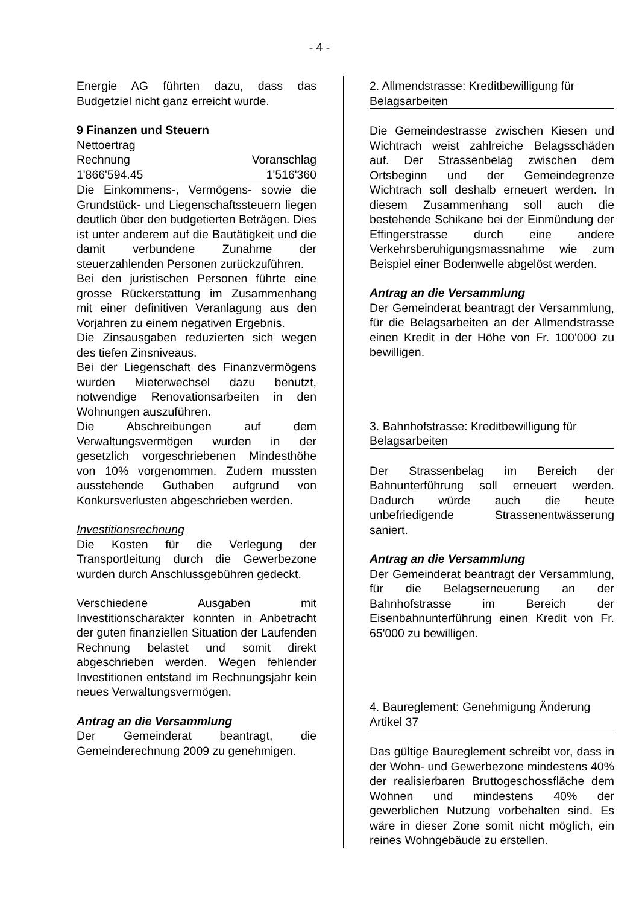- 4 -
Energie AG führten dazu, dass das Budgetziel nicht ganz erreicht wurde.
9 Finanzen und Steuern
| Nettoertrag | |
| Rechnung | Voranschlag |
| 1'866'594.45 | 1'516'360 |
Die Einkommens-, Vermögens- sowie die Grundstück- und Liegenschaftssteuern liegen deutlich über den budgetierten Beträgen. Dies ist unter anderem auf die Bautätigkeit und die damit verbundene Zunahme der steuerzahlenden Personen zurückzuführen.
Bei den juristischen Personen führte eine grosse Rückerstattung im Zusammenhang mit einer definitiven Veranlagung aus den Vorjahren zu einem negativen Ergebnis.
Die Zinsausgaben reduzierten sich wegen des tiefen Zinsniveaus.
Bei der Liegenschaft des Finanzvermögens wurden Mieterwechsel dazu benutzt, notwendige Renovationsarbeiten in den Wohnungen auszuführen.
Die Abschreibungen auf dem Verwaltungsvermögen wurden in der gesetzlich vorgeschriebenen Mindesthöhe von 10% vorgenommen. Zudem mussten ausstehende Guthaben aufgrund von Konkursverlusten abgeschrieben werden.
Investitionsrechnung
Die Kosten für die Verlegung der Transportleitung durch die Gewerbezone wurden durch Anschlussgebühren gedeckt.
Verschiedene Ausgaben mit Investitionscharakter konnten in Anbetracht der guten finanziellen Situation der Laufenden Rechnung belastet und somit direkt abgeschrieben werden. Wegen fehlender Investitionen entstand im Rechnungsjahr kein neues Verwaltungsvermögen.
Antrag an die Versammlung
Der Gemeinderat beantragt, die Gemeinderechnung 2009 zu genehmigen.
2. Allmendstrasse: Kreditbewilligung für Belagsarbeiten
Die Gemeindestrasse zwischen Kiesen und Wichtrach weist zahlreiche Belagsschäden auf. Der Strassenbelag zwischen dem Ortsbeginn und der Gemeindegrenze Wichtrach soll deshalb erneuert werden. In diesem Zusammenhang soll auch die bestehende Schikane bei der Einmündung der Effingerstrasse durch eine andere Verkehrsberuhigungsmassnahme wie zum Beispiel einer Bodenwelle abgelöst werden.
Antrag an die Versammlung
Der Gemeinderat beantragt der Versammlung, für die Belagsarbeiten an der Allmendstrasse einen Kredit in der Höhe von Fr. 100'000 zu bewilligen.
3. Bahnhofstrasse: Kreditbewilligung für Belagsarbeiten
Der Strassenbelag im Bereich der Bahnunterführung soll erneuert werden. Dadurch würde auch die heute unbefriedigende Strassenentwässerung saniert.
Antrag an die Versammlung
Der Gemeinderat beantragt der Versammlung, für die Belagserneuerung an der Bahnhofstrasse im Bereich der Eisenbahnunterführung einen Kredit von Fr. 65'000 zu bewilligen.
4. Baureglement: Genehmigung Änderung Artikel 37
Das gültige Baureglement schreibt vor, dass in der Wohn- und Gewerbezone mindestens 40% der realisierbaren Bruttogeschossfläche dem Wohnen und mindestens 40% der gewerblichen Nutzung vorbehalten sind. Es wäre in dieser Zone somit nicht möglich, ein reines Wohngebäude zu erstellen.